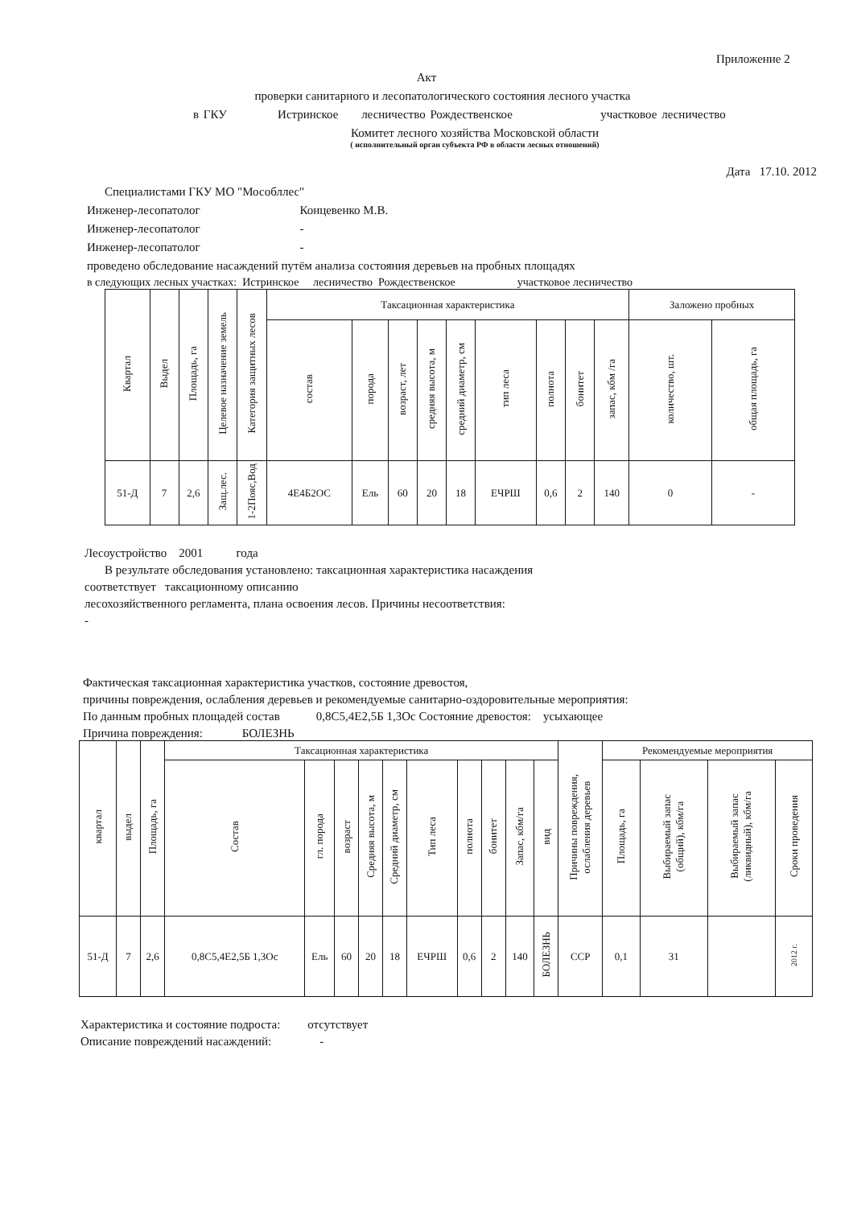Приложение 2
Акт
проверки санитарного и лесопатологического состояния лесного участка
в ГКУ Истринское лесничество Рождественское участковое лесничество
Комитет лесного хозяйства Московской области
( исполнительный орган субъекта РФ в области лесных отношений)
Дата 17.10. 2012
Специалистами ГКУ МО "Мособллес"
Инженер-лесопатолог Концевенко М.В.
Инженер-лесопатолог -
Инженер-лесопатолог -
проведено обследование насаждений путём анализа состояния деревьев на пробных площадях
в следующих лесных участках: Истринское лесничество Рождественское участковое лесничество
| Квартал | Выдел | Площадь, га | Целевое назначение земель | Категория защитных лесов | Таксационная характеристика | | | | | | | | | Заложено пробных | |
| --- | --- | --- | --- | --- | --- | --- | --- | --- | --- | --- | --- | --- | --- | --- | --- |
| | | | | | состав | порода | возраст, лет | средняя высота, м | средний диаметр, см | тип леса | полнота | бонитет | запас, кбм /га | количество, шт. | общая площадь, га |
| 51-Д | 7 | 2,6 | Защ.лес. | 1-2Пояс,Вод | 4Е4Б2ОС | Ель | 60 | 20 | 18 | ЕЧРШ | 0,6 | 2 | 140 | 0 | - |
Лесоустройство 2001 года
В результате обследования установлено: таксационная характеристика насаждения
соответствует таксационному описанию
лесохозяйственного регламента, плана освоения лесов. Причины несоответствия:
-
Фактическая таксационная характеристика участков, состояние древостоя,
причины повреждения, ослабления деревьев и рекомендуемые санитарно-оздоровительные мероприятия:
По данным пробных площадей состав 0,8С5,4Е2,5Б 1,3Ос Состояние древостоя: усыхающее
Причина повреждения: БОЛЕЗНЬ
| квартал | выдел | Площадь, га | Таксационная характеристика | | | | | | | | | | Причины повреждения, ослабления деревьев | Рекомендуемые мероприятия | | | |
| --- | --- | --- | --- | --- | --- | --- | --- | --- | --- | --- | --- | --- | --- | --- | --- | --- | --- |
| | | | Состав | гл. порода | возраст | Средняя высота, м | Средний диаметр, см | Тип леса | полнота | бонитет | Запас, кбм/га | вид | | Площадь, га | Выбираемый запас (общий), кбм/га | Выбираемый запас (ликвидный), кбм/га | Сроки проведения |
| 51-Д | 7 | 2,6 | 0,8С5,4Е2,5Б 1,3Ос | Ель | 60 | 20 | 18 | ЕЧРШ | 0,6 | 2 | 140 | БОЛЕЗНЬ | ССР | 0,1 | 31 | | 2012 г. |
Характеристика и состояние подроста: отсутствует
Описание повреждений насаждений: -